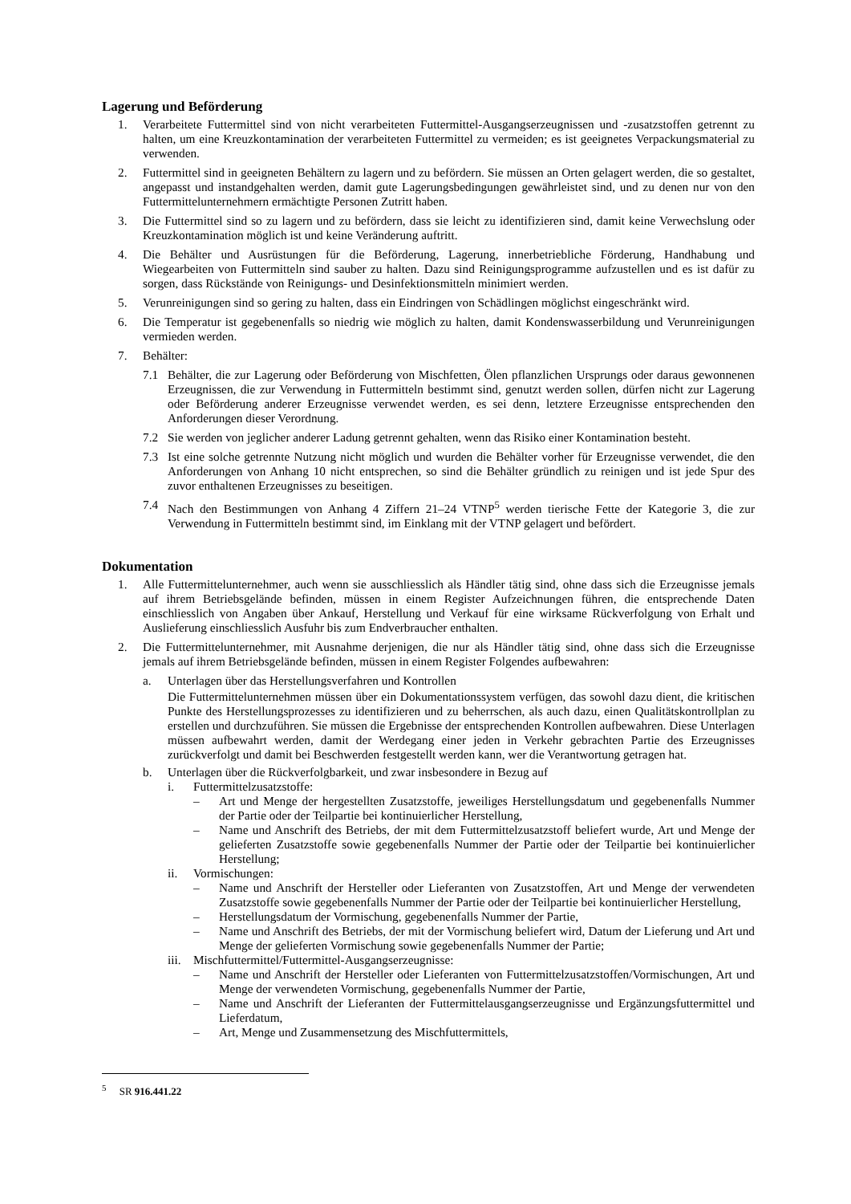Lagerung und Beförderung
1. Verarbeitete Futtermittel sind von nicht verarbeiteten Futtermittel-Ausgangserzeugnissen und -zusatzstoffen getrennt zu halten, um eine Kreuzkontamination der verarbeiteten Futtermittel zu vermeiden; es ist geeignetes Verpackungsmaterial zu verwenden.
2. Futtermittel sind in geeigneten Behältern zu lagern und zu befördern. Sie müssen an Orten gelagert werden, die so gestaltet, angepasst und instandgehalten werden, damit gute Lagerungsbedingungen gewährleistet sind, und zu denen nur von den Futtermittelunternehmern ermächtigte Personen Zutritt haben.
3. Die Futtermittel sind so zu lagern und zu befördern, dass sie leicht zu identifizieren sind, damit keine Verwechslung oder Kreuzkontamination möglich ist und keine Veränderung auftritt.
4. Die Behälter und Ausrüstungen für die Beförderung, Lagerung, innerbetriebliche Förderung, Handhabung und Wiegearbeiten von Futtermitteln sind sauber zu halten. Dazu sind Reinigungsprogramme aufzustellen und es ist dafür zu sorgen, dass Rückstände von Reinigungs- und Desinfektionsmitteln minimiert werden.
5. Verunreinigungen sind so gering zu halten, dass ein Eindringen von Schädlingen möglichst eingeschränkt wird.
6. Die Temperatur ist gegebenenfalls so niedrig wie möglich zu halten, damit Kondenswasserbildung und Verunreinigungen vermieden werden.
7. Behälter:
7.1 Behälter, die zur Lagerung oder Beförderung von Mischfetten, Ölen pflanzlichen Ursprungs oder daraus gewonnenen Erzeugnissen, die zur Verwendung in Futtermitteln bestimmt sind, genutzt werden sollen, dürfen nicht zur Lagerung oder Beförderung anderer Erzeugnisse verwendet werden, es sei denn, letztere Erzeugnisse entsprechenden den Anforderungen dieser Verordnung.
7.2 Sie werden von jeglicher anderer Ladung getrennt gehalten, wenn das Risiko einer Kontamination besteht.
7.3 Ist eine solche getrennte Nutzung nicht möglich und wurden die Behälter vorher für Erzeugnisse verwendet, die den Anforderungen von Anhang 10 nicht entsprechen, so sind die Behälter gründlich zu reinigen und ist jede Spur des zuvor enthaltenen Erzeugnisses zu beseitigen.
7.4 Nach den Bestimmungen von Anhang 4 Ziffern 21–24 VTNP<sup>5</sup> werden tierische Fette der Kategorie 3, die zur Verwendung in Futtermitteln bestimmt sind, im Einklang mit der VTNP gelagert und befördert.
Dokumentation
1. Alle Futtermittelunternehmer, auch wenn sie ausschliesslich als Händler tätig sind, ohne dass sich die Erzeugnisse jemals auf ihrem Betriebsgelände befinden, müssen in einem Register Aufzeichnungen führen, die entsprechende Daten einschliesslich von Angaben über Ankauf, Herstellung und Verkauf für eine wirksame Rückverfolgung von Erhalt und Auslieferung einschliesslich Ausfuhr bis zum Endverbraucher enthalten.
2. Die Futtermittelunternehmer, mit Ausnahme derjenigen, die nur als Händler tätig sind, ohne dass sich die Erzeugnisse jemals auf ihrem Betriebsgelände befinden, müssen in einem Register Folgendes aufbewahren:
a. Unterlagen über das Herstellungsverfahren und Kontrollen
Die Futtermittelunternehmen müssen über ein Dokumentationssystem verfügen, das sowohl dazu dient, die kritischen Punkte des Herstellungsprozesses zu identifizieren und zu beherrschen, als auch dazu, einen Qualitätskontrollplan zu erstellen und durchzuführen. Sie müssen die Ergebnisse der entsprechenden Kontrollen aufbewahren. Diese Unterlagen müssen aufbewahrt werden, damit der Werdegang einer jeden in Verkehr gebrachten Partie des Erzeugnisses zurückverfolgt und damit bei Beschwerden festgestellt werden kann, wer die Verantwortung getragen hat.
b. Unterlagen über die Rückverfolgbarkeit, und zwar insbesondere in Bezug auf
i. Futtermittelzusatzstoffe:
– Art und Menge der hergestellten Zusatzstoffe, jeweiliges Herstellungsdatum und gegebenenfalls Nummer der Partie oder der Teilpartie bei kontinuierlicher Herstellung,
– Name und Anschrift des Betriebs, der mit dem Futtermittelzusatzstoff beliefert wurde, Art und Menge der gelieferten Zusatzstoffe sowie gegebenenfalls Nummer der Partie oder der Teilpartie bei kontinuierlicher Herstellung;
ii. Vormischungen:
– Name und Anschrift der Hersteller oder Lieferanten von Zusatzstoffen, Art und Menge der verwendeten Zusatzstoffe sowie gegebenenfalls Nummer der Partie oder der Teilpartie bei kontinuierlicher Herstellung,
– Herstellungsdatum der Vormischung, gegebenenfalls Nummer der Partie,
– Name und Anschrift des Betriebs, der mit der Vormischung beliefert wird, Datum der Lieferung und Art und Menge der gelieferten Vormischung sowie gegebenenfalls Nummer der Partie;
iii. Mischfuttermittel/Futtermittel-Ausgangserzeugnisse:
– Name und Anschrift der Hersteller oder Lieferanten von Futtermittelzusatzstoffen/Vormischungen, Art und Menge der verwendeten Vormischung, gegebenenfalls Nummer der Partie,
– Name und Anschrift der Lieferanten der Futtermittelausgangserzeugnisse und Ergänzungsfuttermittel und Lieferdatum,
– Art, Menge und Zusammensetzung des Mischfuttermittels,
<sup>5</sup> SR 916.441.22